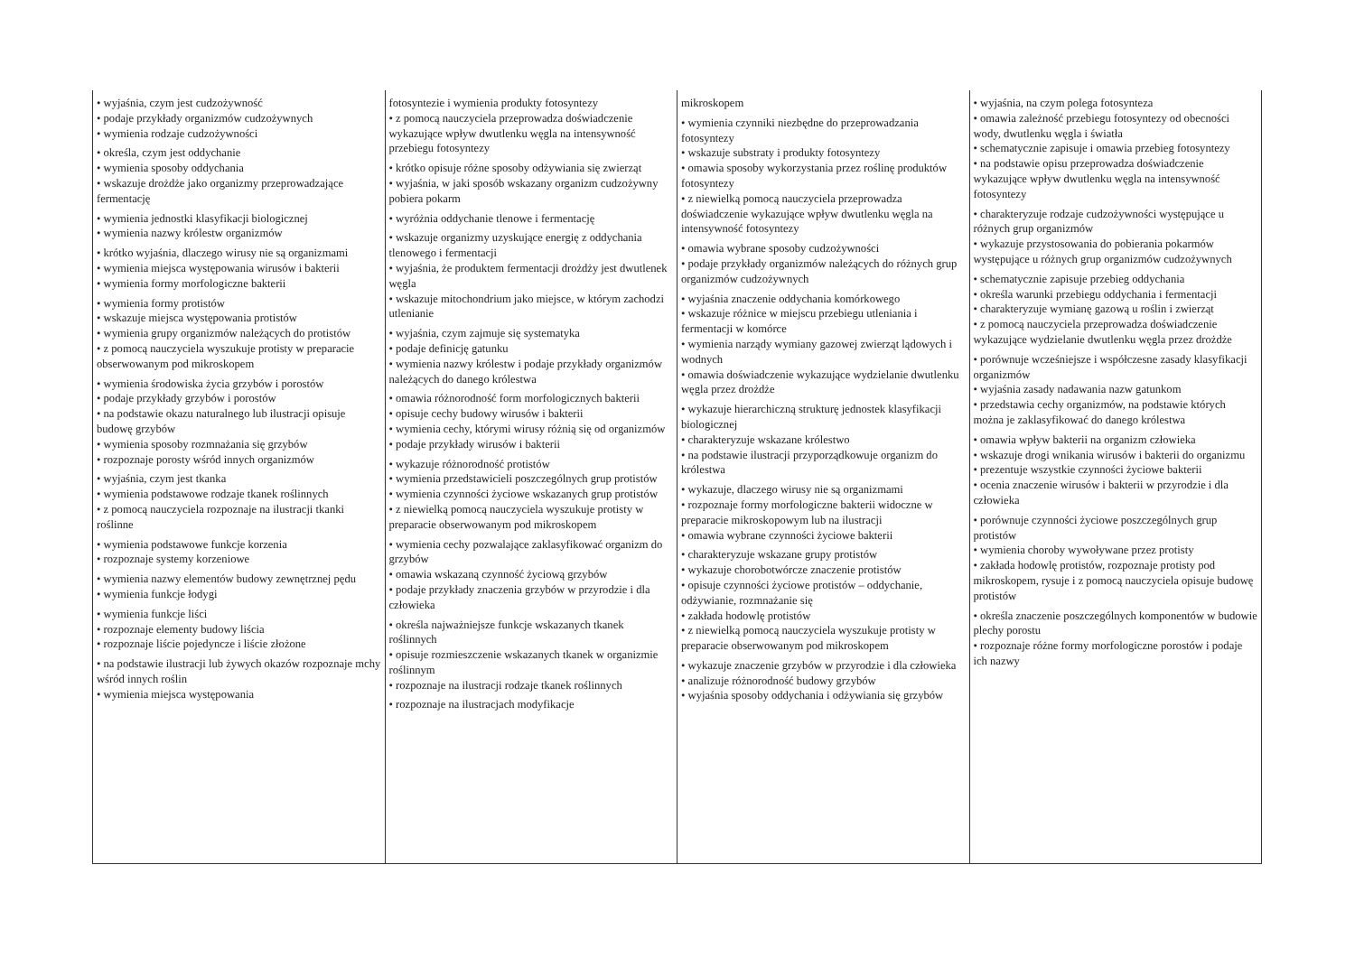| • wyjaśnia, czym jest cudzożywność • podaje przykłady organizmów cudzożywnych • wymienia rodzaje cudzożywności • określa, czym jest oddychanie • wymienia sposoby oddychania • wskazuje drożdże jako organizmy przeprowadzające fermentację • wymienia jednostki klasyfikacji biologicznej • wymienia nazwy królestw organizmów • krótko wyjaśnia, dlaczego wirusy nie są organizmami • wymienia miejsca występowania wirusów i bakterii • wymienia formy morfologiczne bakterii • wymienia formy protistów • wskazuje miejsca występowania protistów • wymienia grupy organizmów należących do protistów • z pomocą nauczyciela wyszukuje protisty w preparacie obserwowanym pod mikroskopem • wymienia środowiska życia grzybów i porostów • podaje przykłady grzybów i porostów • na podstawie okazu naturalnego lub ilustracji opisuje budowę grzybów • wymienia sposoby rozmnażania się grzybów • rozpoznaje porosty wśród innych organizmów • wyjaśnia, czym jest tkanka • wymienia podstawowe rodzaje tkanek roślinnych • z pomocą nauczyciela rozpoznaje na ilustracji tkanki roślinne • wymienia podstawowe funkcje korzenia • rozpoznaje systemy korzeniowe • wymienia nazwy elementów budowy zewnętrznej pędu • wymienia funkcje łodygi • wymienia funkcje liści • rozpoznaje elementy budowy liścia • rozpoznaje liście pojedyncze i liście złożone • na podstawie ilustracji lub żywych okazów rozpoznaje mchy wśród innych roślin • wymienia miejsca występowania | fotosyntezie i wymienia produkty fotosyntezy • z pomocą nauczyciela przeprowadza doświadczenie wykazujące wpływ dwutlenku węgla na intensywność przebiegu fotosyntezy • krótko opisuje różne sposoby odżywiania się zwierząt • wyjaśnia, w jaki sposób wskazany organizm cudzożywny pobiera pokarm • wyróżnia oddychanie tlenowe i fermentację • wskazuje organizmy uzyskujące energię z oddychania tlenowego i fermentacji • wyjaśnia, że produktem fermentacji drożdży jest dwutlenek węgla • wskazuje mitochondrium jako miejsce, w którym zachodzi utlenianie • wyjaśnia, czym zajmuje się systematyka • podaje definicję gatunku • wymienia nazwy królestw i podaje przykłady organizmów należących do danego królestwa • omawia różnorodność form morfologicznych bakterii • opisuje cechy budowy wirusów i bakterii • wymienia cechy, którymi wirusy różnią się od organizmów • podaje przykłady wirusów i bakterii • wykazuje różnorodność protistów • wymienia przedstawicieli poszczególnych grup protistów • wymienia czynności życiowe wskazanych grup protistów • z niewielką pomocą nauczyciela wyszukuje protisty w preparacie obserwowanym pod mikroskopem • wymienia cechy pozwalające zaklasyfikować organizm do grzybów • omawia wskazaną czynność życiową grzybów • podaje przykłady znaczenia grzybów w przyrodzie i dla człowieka • określa najważniejsze funkcje wskazanych tkanek roślinnych • opisuje rozmieszczenie wskazanych tkanek w organizmie roślinnym • rozpoznaje na ilustracji rodzaje tkanek roślinnych • rozpoznaje na ilustracjach modyfikacje | mikroskopem • wymienia czynniki niezbędne do przeprowadzania fotosyntezy • wskazuje substraty i produkty fotosyntezy • omawia sposoby wykorzystania przez roślinę produktów fotosyntezy • z niewielką pomocą nauczyciela przeprowadza doświadczenie wykazujące wpływ dwutlenku węgla na intensywność fotosyntezy • omawia wybrane sposoby cudzożywności • podaje przykłady organizmów należących do różnych grup organizmów cudzożywnych • wyjaśnia znaczenie oddychania komórkowego • wskazuje różnice w miejscu przebiegu utleniania i fermentacji w komórce • wymienia narządy wymiany gazowej zwierząt lądowych i wodnych • omawia doświadczenie wykazujące wydzielanie dwutlenku węgla przez drożdże • wykazuje hierarchiczną strukturę jednostek klasyfikacji biologicznej • charakteryzuje wskazane królestwo • na podstawie ilustracji przyporządkowuje organizm do królestwa • wykazuje, dlaczego wirusy nie są organizmami • rozpoznaje formy morfologiczne bakterii widoczne w preparacie mikroskopowym lub na ilustracji • omawia wybrane czynności życiowe bakterii • charakteryzuje wskazane grupy protistów • wykazuje chorobotwórcze znaczenie protistów • opisuje czynności życiowe protistów – oddychanie, odżywianie, rozmnażanie się • zakłada hodowlę protistów • z niewielką pomocą nauczyciela wyszukuje protisty w preparacie obserwowanym pod mikroskopem • wykazuje znaczenie grzybów w przyrodzie i dla człowieka • analizuje różnorodność budowy grzybów • wyjaśnia sposoby oddychania i odżywiania się grzybów | • wyjaśnia, na czym polega fotosynteza • omawia zależność przebiegu fotosyntezy od obecności wody, dwutlenku węgla i światła • schematycznie zapisuje i omawia przebieg fotosyntezy • na podstawie opisu przeprowadza doświadczenie wykazujące wpływ dwutlenku węgla na intensywność fotosyntezy • charakteryzuje rodzaje cudzożywności występujące u różnych grup organizmów • wykazuje przystosowania do pobierania pokarmów występujące u różnych grup organizmów cudzożywnych • schematycznie zapisuje przebieg oddychania • określa warunki przebiegu oddychania i fermentacji • charakteryzuje wymianę gazową u roślin i zwierząt • z pomocą nauczyciela przeprowadza doświadczenie wykazujące wydzielanie dwutlenku węgla przez drożdże • porównuje wcześniejsze i współczesne zasady klasyfikacji organizmów • wyjaśnia zasady nadawania nazw gatunkom • przedstawia cechy organizmów, na podstawie których można je zaklasyfikować do danego królestwa • omawia wpływ bakterii na organizm człowieka • wskazuje drogi wnikania wirusów i bakterii do organizmu • prezentuje wszystkie czynności życiowe bakterii • ocenia znaczenie wirusów i bakterii w przyrodzie i dla człowieka • porównuje czynności życiowe poszczególnych grup protistów • wymienia choroby wywoływane przez protisty • zakłada hodowlę protistów, rozpoznaje protisty pod mikroskopem, rysuje i z pomocą nauczyciela opisuje budowę protistów • określa znaczenie poszczególnych komponentów w budowie plechy porostu • rozpoznaje różne formy morfologiczne porostów i podaje ich nazwy |